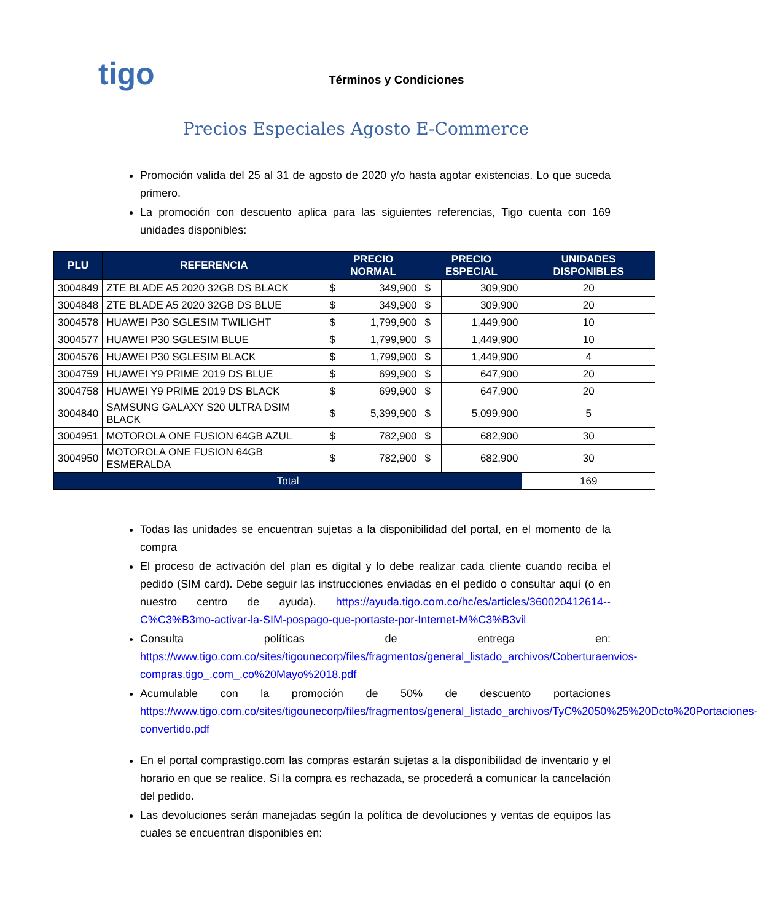tigo
Términos y Condiciones
Precios Especiales Agosto E-Commerce
Promoción valida del 25 al 31 de agosto de 2020 y/o hasta agotar existencias. Lo que suceda primero.
La promoción con descuento aplica para las siguientes referencias, Tigo cuenta con 169 unidades disponibles:
| PLU | REFERENCIA | PRECIO NORMAL | | PRECIO ESPECIAL | | UNIDADES DISPONIBLES |
| --- | --- | --- | --- | --- | --- | --- |
| 3004849 | ZTE BLADE A5 2020 32GB DS BLACK | $ | 349,900 | $ | 309,900 | 20 |
| 3004848 | ZTE BLADE A5 2020 32GB DS BLUE | $ | 349,900 | $ | 309,900 | 20 |
| 3004578 | HUAWEI P30 SGLESIM TWILIGHT | $ | 1,799,900 | $ | 1,449,900 | 10 |
| 3004577 | HUAWEI P30 SGLESIM BLUE | $ | 1,799,900 | $ | 1,449,900 | 10 |
| 3004576 | HUAWEI P30 SGLESIM BLACK | $ | 1,799,900 | $ | 1,449,900 | 4 |
| 3004759 | HUAWEI Y9 PRIME 2019 DS BLUE | $ | 699,900 | $ | 647,900 | 20 |
| 3004758 | HUAWEI Y9 PRIME 2019 DS BLACK | $ | 699,900 | $ | 647,900 | 20 |
| 3004840 | SAMSUNG GALAXY S20 ULTRA DSIM BLACK | $ | 5,399,900 | $ | 5,099,900 | 5 |
| 3004951 | MOTOROLA ONE FUSION 64GB AZUL | $ | 782,900 | $ | 682,900 | 30 |
| 3004950 | MOTOROLA ONE FUSION 64GB ESMERALDA | $ | 782,900 | $ | 682,900 | 30 |
| Total | | | | | | 169 |
Todas las unidades se encuentran sujetas a la disponibilidad del portal, en el momento de la compra
El proceso de activación del plan es digital y lo debe realizar cada cliente cuando reciba el pedido (SIM card). Debe seguir las instrucciones enviadas en el pedido o consultar aquí (o en nuestro centro de ayuda). https://ayuda.tigo.com.co/hc/es/articles/360020412614--C%C3%B3mo-activar-la-SIM-pospago-que-portaste-por-Internet-M%C3%B3vil
Consulta políticas de entrega en: https://www.tigo.com.co/sites/tigounecorp/files/fragmentos/general_listado_archivos/Coberturaenvios-compras.tigo_.com_.co%20Mayo%2018.pdf
Acumulable con la promoción de 50% de descuento portaciones https://www.tigo.com.co/sites/tigounecorp/files/fragmentos/general_listado_archivos/TyC%2050%25%20Dcto%20Portaciones-convertido.pdf
En el portal comprastigo.com las compras estarán sujetas a la disponibilidad de inventario y el horario en que se realice. Si la compra es rechazada, se procederá a comunicar la cancelación del pedido.
Las devoluciones serán manejadas según la política de devoluciones y ventas de equipos las cuales se encuentran disponibles en: